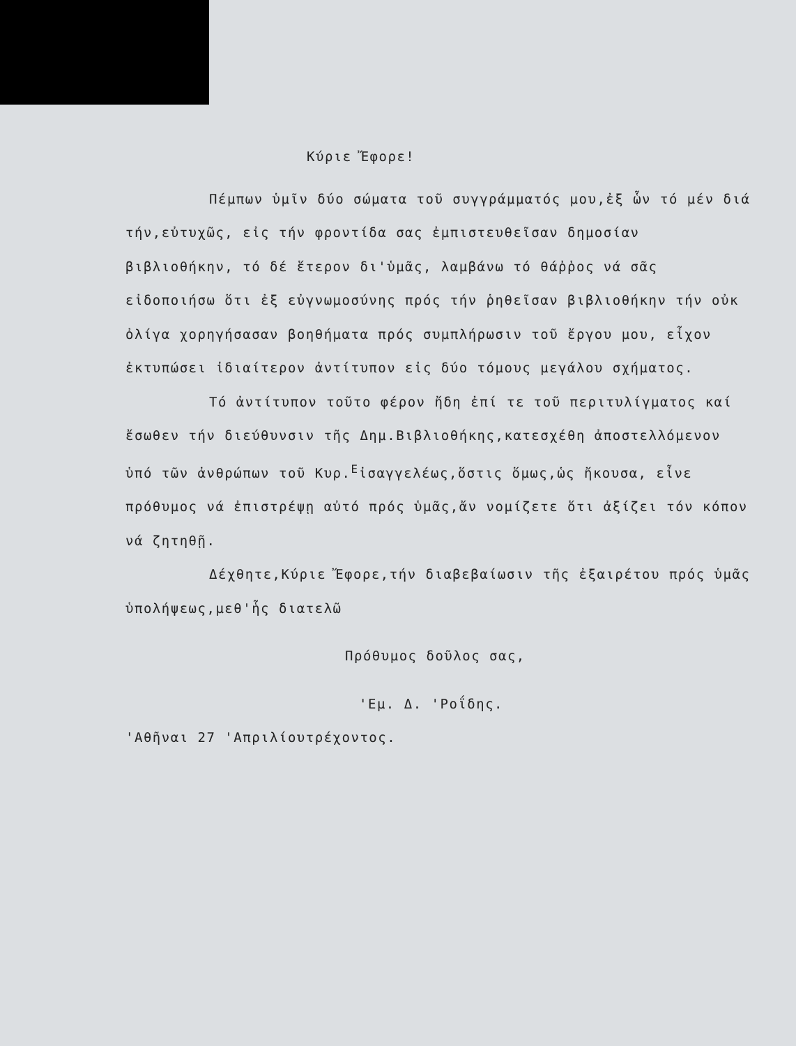Κύριε Ἔφορε!
Πέμπων ὑμῖν δύο σώματα τοῦ συγγράμματός μου,ἐξ ὧν τό μέν διά τήν,εὐτυχῶς, εἰς τήν φροντίδα σας ἐμπιστευθεῖσαν δημοσίαν βιβλιοθήκην, τό δέ ἕτερον δι'ὑμᾶς, λαμβάνω τό θάῤῥος νά σᾶς εἰδοποιήσω ὅτι ἐξ εὐγνωμοσύνης πρός τήν ῥηθεῖσαν βιβλιοθήκην τήν οὐκ ὀλίγα χορηγήσασαν βοηθήματα πρός συμπλήρωσιν τοῦ ἔργου μου, εἶχον ἐκτυπώσει ἰδιαίτερον ἀντίτυπον εἰς δύο τόμους μεγάλου σχήματος.
Τό ἀντίτυπον τοῦτο φέρον ἤδη ἐπί τε τοῦ περιτυλίγματος καί ἔσωθεν τήν διεύθυνσιν τῆς Δημ.Βιβλιοθήκης,κατεσχέθη ἀποστελλόμενον ὑπό τῶν ἀνθρώπων τοῦ Κυρ.<sup>Ε</sup>ἰσαγγελέως,ὅστις ὅμως,ὡς ἤκουσα, εἶνε πρόθυμος νά ἐπιστρέψῃ αὐτό πρός ὑμᾶς,ἄν νομίζετε ὅτι ἀξίζει τόν κόπον νά ζητηθῇ.
Δέχθητε,Κύριε Ἔφορε,τήν διαβεβαίωσιν τῆς ἐξαιρέτου πρός ὑμᾶς ὑπολήψεως,μεθ'ἧς διατελῶ
Πρόθυμος δοῦλος σας,
'Εμ. Δ. 'Ροΐδης.
'Αθῆναι 27 'Απριλίουτρέχοντος.